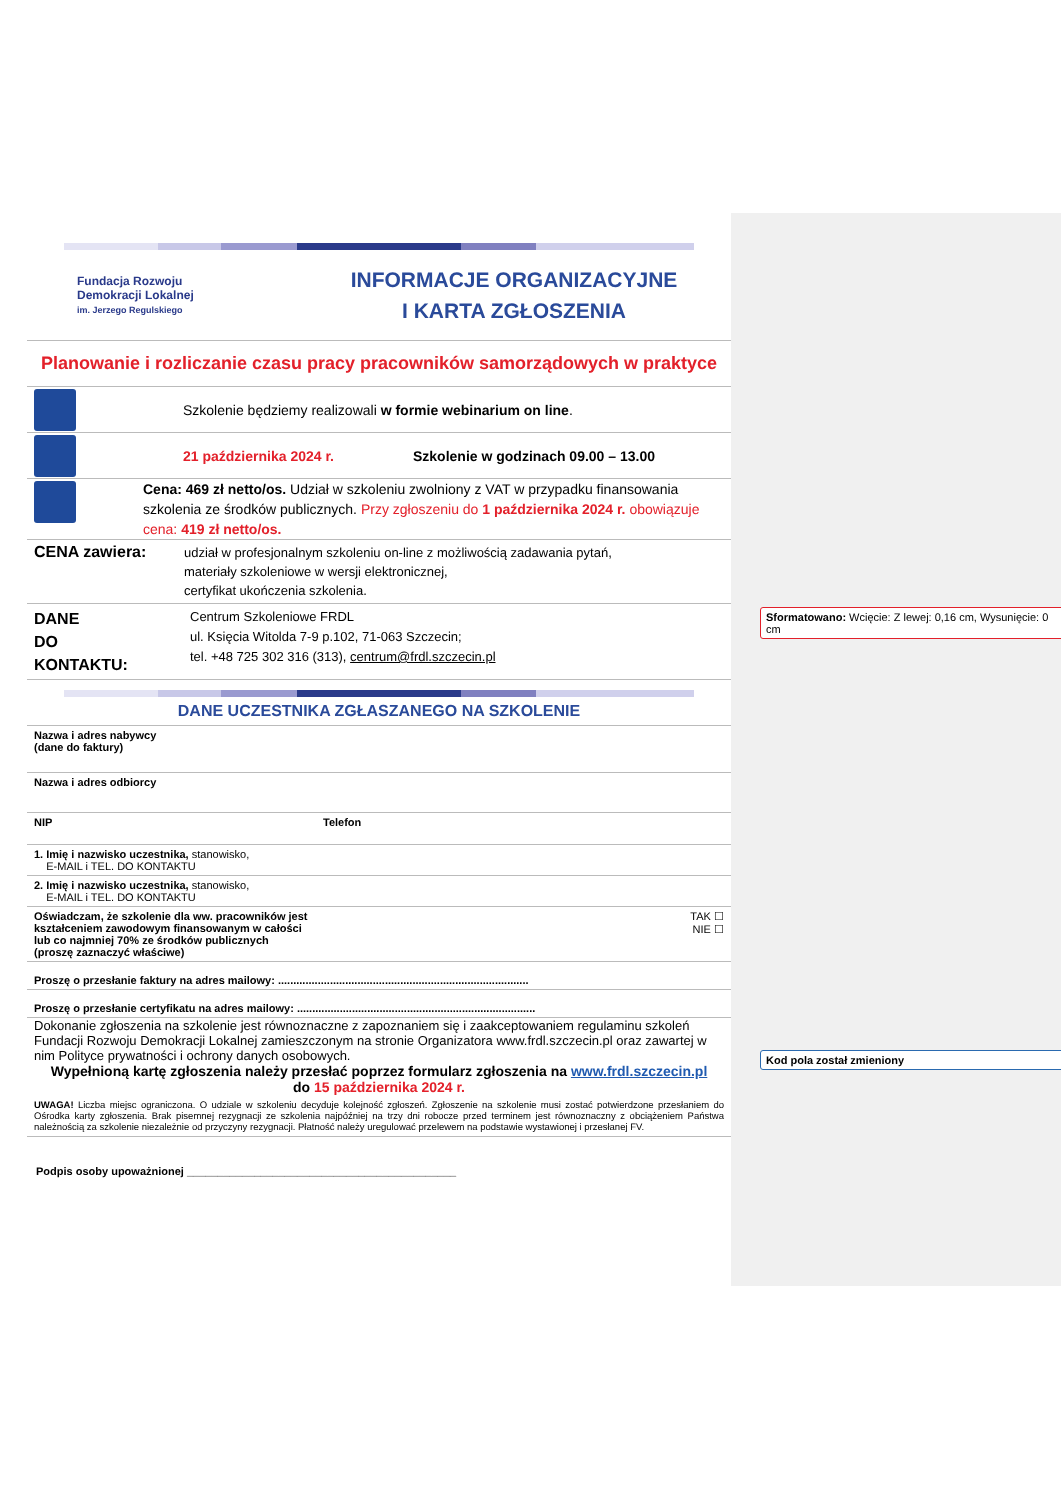Sformatowano: Wcięcie: Z lewej: 0,16 cm, Wysunięcie: 0 cm
Kod pola został zmieniony
Fundacja Rozwoju
Demokracji Lokalnej
im. Jerzego Regulskiego
INFORMACJE ORGANIZACYJNE
I KARTA ZGŁOSZENIA
Planowanie i rozliczanie czasu pracy pracowników samorządowych w praktyce
Szkolenie będziemy realizowali w formie webinarium on line.
21 października 2024 r.
Szkolenie w godzinach 09.00 – 13.00
Cena: 469 zł netto/os. Udział w szkoleniu zwolniony z VAT w przypadku finansowania szkolenia ze środków publicznych. Przy zgłoszeniu do 1 października 2024 r. obowiązuje cena: 419 zł netto/os.
CENA zawiera:
udział w profesjonalnym szkoleniu on-line z możliwością zadawania pytań,
materiały szkoleniowe w wersji elektronicznej,
certyfikat ukończenia szkolenia.
DANE
DO
KONTAKTU:
Centrum Szkoleniowe FRDL
ul. Księcia Witolda 7-9 p.102, 71-063 Szczecin;
tel. +48 725 302 316 (313), centrum@frdl.szczecin.pl
DANE UCZESTNIKA ZGŁASZANEGO NA SZKOLENIE
| Nazwa i adres nabywcy (dane do faktury) | |
| Nazwa i adres odbiorcy | |
| NIP | Telefon |
| 1. Imię i nazwisko uczestnika, stanowisko, E-MAIL i TEL. DO KONTAKTU | |
| 2. Imię i nazwisko uczestnika, stanowisko, E-MAIL i TEL. DO KONTAKTU | |
| Oświadczam, że szkolenie dla ww. pracowników jest kształceniem zawodowym finansowanym w całości lub co najmniej 70% ze środków publicznych (proszę zaznaczyć właściwe) | TAK ☐ NIE ☐ |
| Proszę o przesłanie faktury na adres mailowy: .................................................................................. | |
| Proszę o przesłanie certyfikatu na adres mailowy: .............................................................................. | |
Dokonanie zgłoszenia na szkolenie jest równoznaczne z zapoznaniem się i zaakceptowaniem regulaminu szkoleń Fundacji Rozwoju Demokracji Lokalnej zamieszczonym na stronie Organizatora www.frdl.szczecin.pl oraz zawartej w nim Polityce prywatności i ochrony danych osobowych.
Wypełnioną kartę zgłoszenia należy przesłać poprzez formularz zgłoszenia na www.frdl.szczecin.pl
do 15 października 2024 r.
UWAGA! Liczba miejsc ograniczona. O udziale w szkoleniu decyduje kolejność zgłoszeń. Zgłoszenie na szkolenie musi zostać potwierdzone przesłaniem do Ośrodka karty zgłoszenia. Brak pisemnej rezygnacji ze szkolenia najpóźniej na trzy dni robocze przed terminem jest równoznaczny z obciążeniem Państwa należnością za szkolenie niezależnie od przyczyny rezygnacji. Płatność należy uregulować przelewem na podstawie wystawionej i przesłanej FV.
Podpis osoby upoważnionej ____________________________________________